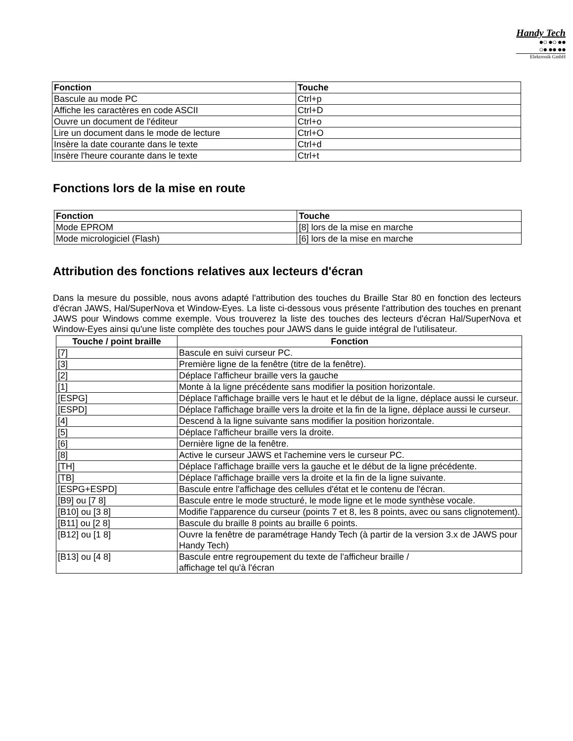Handy Tech
●○ ●○ ●●
○● ●● ●●
Elektronik GmbH
| Fonction | Touche |
| --- | --- |
| Bascule au mode PC | Ctrl+p |
| Affiche les caractères en code ASCII | Ctrl+D |
| Ouvre un document de l'éditeur | Ctrl+o |
| Lire un document dans le mode de lecture | Ctrl+O |
| Insère la date courante dans le texte | Ctrl+d |
| Insère l'heure courante dans le texte | Ctrl+t |
Fonctions lors de la mise en route
| Fonction | Touche |
| --- | --- |
| Mode EPROM | [8] lors de la mise en marche |
| Mode micrologiciel (Flash) | [6] lors de la mise en marche |
Attribution des fonctions relatives aux lecteurs d'écran
Dans la mesure du possible, nous avons adapté l'attribution des touches du Braille Star 80 en fonction des lecteurs d'écran JAWS, Hal/SuperNova et Window-Eyes. La liste ci-dessous vous présente l'attribution des touches en prenant JAWS pour Windows comme exemple. Vous trouverez la liste des touches des lecteurs d'écran Hal/SuperNova et Window-Eyes ainsi qu'une liste complète des touches pour JAWS dans le guide intégral de l'utilisateur.
| Touche / point braille | Fonction |
| --- | --- |
| [7] | Bascule en suivi curseur PC. |
| [3] | Première ligne de la fenêtre (titre de la fenêtre). |
| [2] | Déplace l'afficheur braille vers la gauche |
| [1] | Monte à la ligne précédente sans modifier la position horizontale. |
| [ESPG] | Déplace l'affichage braille vers le haut et le début de la ligne, déplace aussi le curseur. |
| [ESPD] | Déplace l'affichage braille vers la droite et la fin de la ligne, déplace aussi le curseur. |
| [4] | Descend à la ligne suivante sans modifier la position horizontale. |
| [5] | Déplace l'afficheur braille vers la droite. |
| [6] | Dernière ligne de la fenêtre. |
| [8] | Active le curseur JAWS et l'achemine vers le curseur PC. |
| [TH] | Déplace l'affichage braille vers la gauche et le début de la ligne précédente. |
| [TB] | Déplace l'affichage braille vers la droite et la fin de la ligne suivante. |
| [ESPG+ESPD] | Bascule entre l'affichage des cellules d'état et le contenu de l'écran. |
| [B9] ou [7 8] | Bascule entre le mode structuré, le mode ligne et le mode synthèse vocale. |
| [B10] ou [3 8] | Modifie l'apparence du curseur (points 7 et 8, les 8 points, avec ou sans clignotement). |
| [B11] ou [2 8] | Bascule du braille 8 points au braille 6 points. |
| [B12] ou [1 8] | Ouvre la fenêtre de paramétrage Handy Tech (à partir de la version 3.x de JAWS pour Handy Tech) |
| [B13] ou [4 8] | Bascule entre regroupement du texte de l'afficheur braille / affichage tel qu'à l'écran |